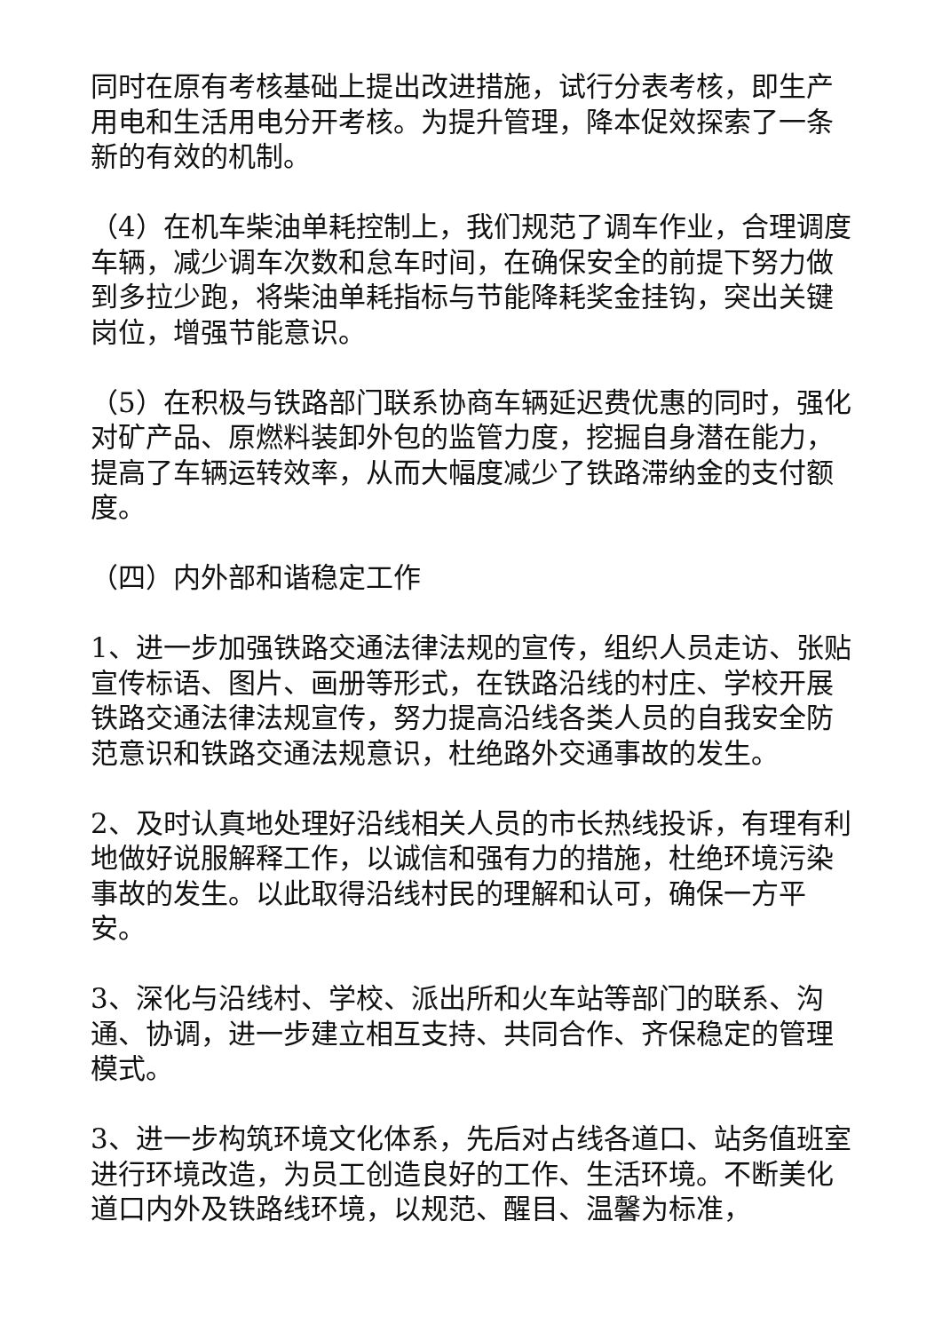同时在原有考核基础上提出改进措施，试行分表考核，即生产用电和生活用电分开考核。为提升管理，降本促效探索了一条新的有效的机制。
（4）在机车柴油单耗控制上，我们规范了调车作业，合理调度车辆，减少调车次数和怠车时间，在确保安全的前提下努力做到多拉少跑，将柴油单耗指标与节能降耗奖金挂钩，突出关键岗位，增强节能意识。
（5）在积极与铁路部门联系协商车辆延迟费优惠的同时，强化对矿产品、原燃料装卸外包的监管力度，挖掘自身潜在能力，提高了车辆运转效率，从而大幅度减少了铁路滞纳金的支付额度。
（四）内外部和谐稳定工作
1、进一步加强铁路交通法律法规的宣传，组织人员走访、张贴宣传标语、图片、画册等形式，在铁路沿线的村庄、学校开展铁路交通法律法规宣传，努力提高沿线各类人员的自我安全防范意识和铁路交通法规意识，杜绝路外交通事故的发生。
2、及时认真地处理好沿线相关人员的市长热线投诉，有理有利地做好说服解释工作，以诚信和强有力的措施，杜绝环境污染事故的发生。以此取得沿线村民的理解和认可，确保一方平安。
3、深化与沿线村、学校、派出所和火车站等部门的联系、沟通、协调，进一步建立相互支持、共同合作、齐保稳定的管理模式。
3、进一步构筑环境文化体系，先后对占线各道口、站务值班室进行环境改造，为员工创造良好的工作、生活环境。不断美化道口内外及铁路线环境，以规范、醒目、温馨为标准，